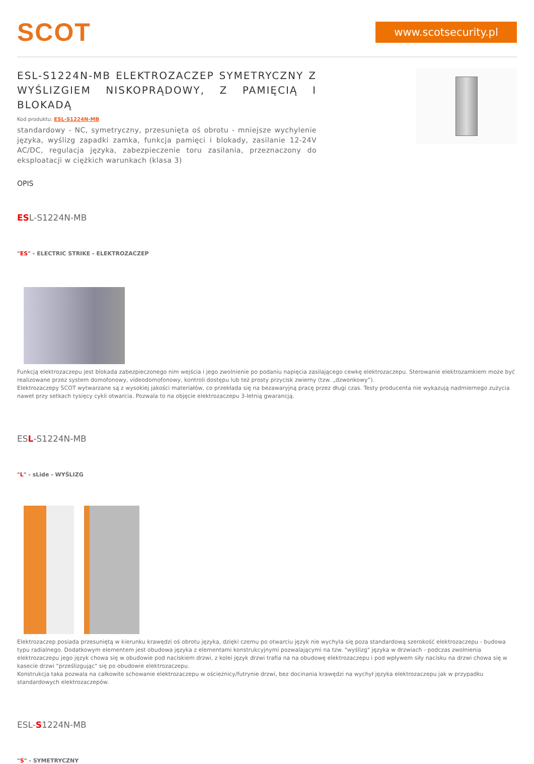SCOT
www.scotsecurity.pl
ESL-S1224N-MB ELEKTROZACZEP SYMETRYCZNY Z WYŚLIZGIEM NISKOPRĄDOWY, Z PAMIĘCIĄ I BLOKADĄ
Kod produktu: ESL-S1224N-MB
standardowy - NC, symetryczny, przesunięta oś obrotu - mniejsze wychylenie języka, wyślizg zapadki zamka, funkcja pamięci i blokady, zasilanie 12-24V AC/DC, regulacja języka, zabezpieczenie toru zasilania, przeznaczony do eksploatacji w ciężkich warunkach (klasa 3)
OPIS
ESL-S1224N-MB
"ES" - ELECTRIC STRIKE - ELEKTROZACZEP
Funkcją elektrozaczepu jest blokada zabezpieczonego nim wejścia i jego zwolnienie po podaniu napięcia zasilającego cewkę elektrozaczepu. Sterowanie elektrozamkiem może być realizowane przez system domofonowy, videodomofonowy, kontroli dostępu lub też prosty przycisk zwierny (tzw. „dzwonkowy”).
Elektrozaczepy SCOT wytwarzane są z wysokiej jakości materiałów, co przekłada się na bezawaryjną pracę przez długi czas. Testy producenta nie wykazują nadmiernego zużycia nawet przy setkach tysięcy cykli otwarcia. Pozwala to na objęcie elektrozaczepu 3-letnią gwarancją.
ESL-S1224N-MB
"L" - sLide - WYŚLIZG
Elektrozaczep posiada przesuniętą w kierunku krawędzi oś obrotu języka, dzięki czemu po otwarciu język nie wychyla się poza standardową szerokość elektrozaczepu - budowa typu radialnego. Dodatkowym elementem jest obudowa języka z elementami konstrukcyjnymi pozwalającymi na tzw. "wyślizg" języka w drzwiach - podczas zwolnienia elektrozaczepu jego język chowa się w obudowie pod naciskiem drzwi, z kolei język drzwi trafia na na obudowę elektrozaczepu i pod wpływem siły nacisku na drzwi chowa się w kasecie drzwi "prześlizgując" się po obudowie elektrozaczepu.
Konstrukcja taka pozwala na całkowite schowanie elektrozaczepu w ościeżnicy/futrynie drzwi, bez docinania krawędzi na wychył języka elektrozaczepu jak w przypadku standardowych elektrozaczepów.
ESL-S1224N-MB
"S" - SYMETRYCZNY